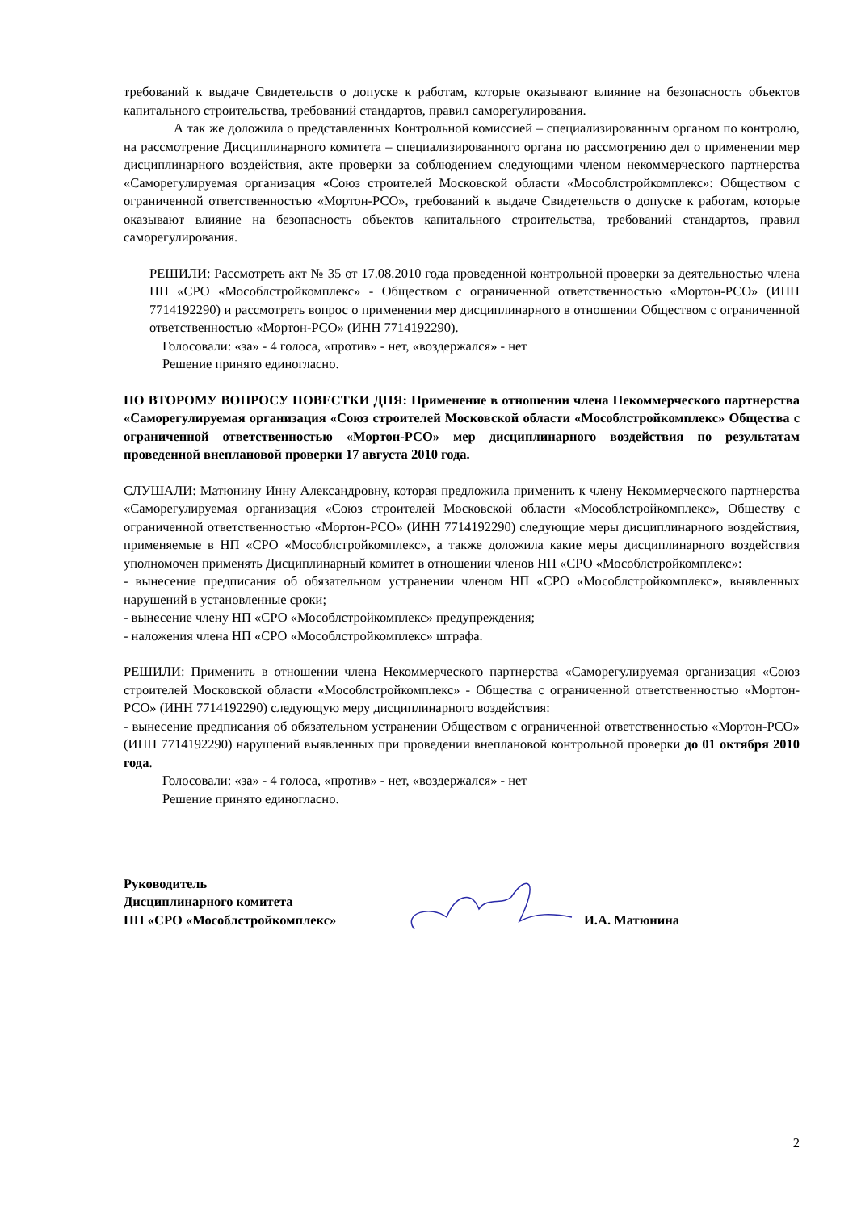требований к выдаче Свидетельств о допуске к работам, которые оказывают влияние на безопасность объектов капитального строительства, требований стандартов, правил саморегулирования.
А так же доложила о представленных Контрольной комиссией – специализированным органом по контролю, на рассмотрение Дисциплинарного комитета – специализированного органа по рассмотрению дел о применении мер дисциплинарного воздействия, акте проверки за соблюдением следующими членом некоммерческого партнерства «Саморегулируемая организация «Союз строителей Московской области «Мособлстройкомплекс»: Обществом с ограниченной ответственностью «Мортон-РСО», требований к выдаче Свидетельств о допуске к работам, которые оказывают влияние на безопасность объектов капитального строительства, требований стандартов, правил саморегулирования.
РЕШИЛИ: Рассмотреть акт № 35 от 17.08.2010 года проведенной контрольной проверки за деятельностью члена НП «СРО «Мособлстройкомплекс» - Обществом с ограниченной ответственностью «Мортон-РСО» (ИНН 7714192290) и рассмотреть вопрос о применении мер дисциплинарного в отношении Обществом с ограниченной ответственностью «Мортон-РСО» (ИНН 7714192290).
Голосовали: «за» - 4 голоса, «против» - нет, «воздержался» - нет
Решение принято единогласно.
ПО ВТОРОМУ ВОПРОСУ ПОВЕСТКИ ДНЯ: Применение в отношении члена Некоммерческого партнерства «Саморегулируемая организация «Союз строителей Московской области «Мособлстройкомплекс» Общества с ограниченной ответственностью «Мортон-РСО» мер дисциплинарного воздействия по результатам проведенной внеплановой проверки 17 августа 2010 года.
СЛУШАЛИ: Матюнину Инну Александровну, которая предложила применить к члену Некоммерческого партнерства «Саморегулируемая организация «Союз строителей Московской области «Мособлстройкомплекс», Обществу с ограниченной ответственностью «Мортон-РСО» (ИНН 7714192290) следующие меры дисциплинарного воздействия, применяемые в НП «СРО «Мособлстройкомплекс», а также доложила какие меры дисциплинарного воздействия уполномочен применять Дисциплинарный комитет в отношении членов НП «СРО «Мособлстройкомплекс»:
- вынесение предписания об обязательном устранении членом НП «СРО «Мособлстройкомплекс», выявленных нарушений в установленные сроки;
- вынесение члену НП «СРО «Мособлстройкомплекс» предупреждения;
- наложения члена НП «СРО «Мособлстройкомплекс» штрафа.
РЕШИЛИ: Применить в отношении члена Некоммерческого партнерства «Саморегулируемая организация «Союз строителей Московской области «Мособлстройкомплекс» - Общества с ограниченной ответственностью «Мортон-РСО» (ИНН 7714192290) следующую меру дисциплинарного воздействия:
- вынесение предписания об обязательном устранении Обществом с ограниченной ответственностью «Мортон-РСО» (ИНН 7714192290) нарушений выявленных при проведении внеплановой контрольной проверки до 01 октября 2010 года.
Голосовали: «за» - 4 голоса, «против» - нет, «воздержался» - нет
Решение принято единогласно.
Руководитель
Дисциплинарного комитета
НП «СРО «Мособлстройкомплекс»
И.А. Матюнина
2